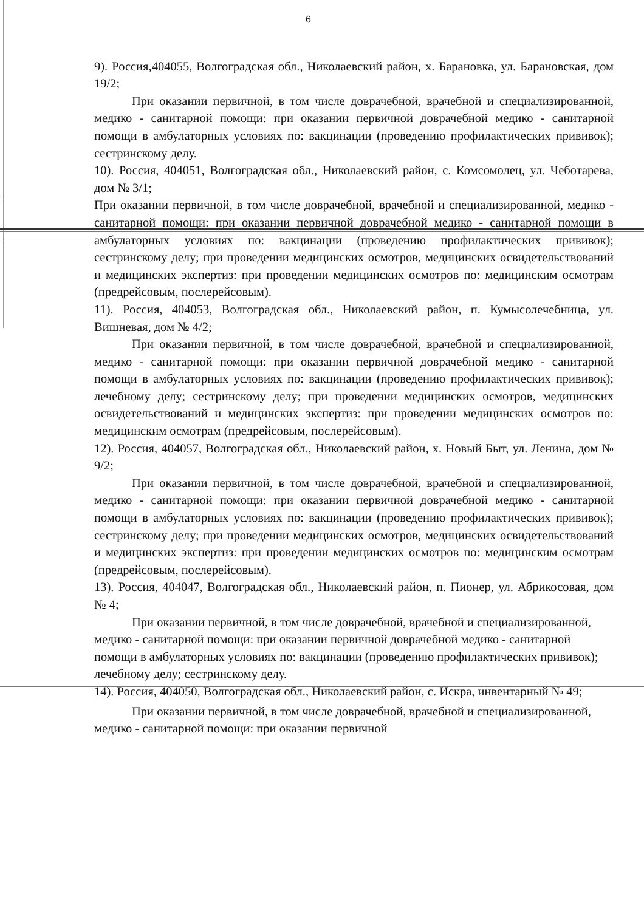6
9). Россия,404055, Волгоградская обл., Николаевский район, х. Барановка, ул. Барановская, дом 19/2;
При оказании первичной, в том числе доврачебной, врачебной и специализированной, медико - санитарной помощи: при оказании первичной доврачебной медико - санитарной помощи в амбулаторных условиях по: вакцинации (проведению профилактических прививок); сестринскому делу.
10). Россия, 404051, Волгоградская обл., Николаевский район, с. Комсомолец, ул. Чеботарева, дом № 3/1;
При оказании первичной, в том числе доврачебной, врачебной и специализированной, медико - санитарной помощи: при оказании первичной доврачебной медико - санитарной помощи в амбулаторных условиях по: вакцинации (проведению профилактических прививок); сестринскому делу; при проведении медицинских осмотров, медицинских освидетельствований и медицинских экспертиз: при проведении медицинских осмотров по: медицинским осмотрам (предрейсовым, послерейсовым).
11). Россия, 404053, Волгоградская обл., Николаевский район, п. Кумысолечебница, ул. Вишневая, дом № 4/2;
При оказании первичной, в том числе доврачебной, врачебной и специализированной, медико - санитарной помощи: при оказании первичной доврачебной медико - санитарной помощи в амбулаторных условиях по: вакцинации (проведению профилактических прививок); лечебному делу; сестринскому делу; при проведении медицинских осмотров, медицинских освидетельствований и медицинских экспертиз: при проведении медицинских осмотров по: медицинским осмотрам (предрейсовым, послерейсовым).
12). Россия, 404057, Волгоградская обл., Николаевский район, х. Новый Быт, ул. Ленина, дом № 9/2;
При оказании первичной, в том числе доврачебной, врачебной и специализированной, медико - санитарной помощи: при оказании первичной доврачебной медико - санитарной помощи в амбулаторных условиях по: вакцинации (проведению профилактических прививок); сестринскому делу; при проведении медицинских осмотров, медицинских освидетельствований и медицинских экспертиз: при проведении медицинских осмотров по: медицинским осмотрам (предрейсовым, послерейсовым).
13). Россия, 404047, Волгоградская обл., Николаевский район, п. Пионер, ул. Абрикосовая, дом № 4;
При оказании первичной, в том числе доврачебной, врачебной и специализированной, медико - санитарной помощи: при оказании первичной доврачебной медико - санитарной помощи в амбулаторных условиях по: вакцинации (проведению профилактических прививок); лечебному делу; сестринскому делу.
14). Россия, 404050, Волгоградская обл., Николаевский район, с. Искра, инвентарный № 49;
При оказании первичной, в том числе доврачебной, врачебной и специализированной, медико - санитарной помощи: при оказании первичной